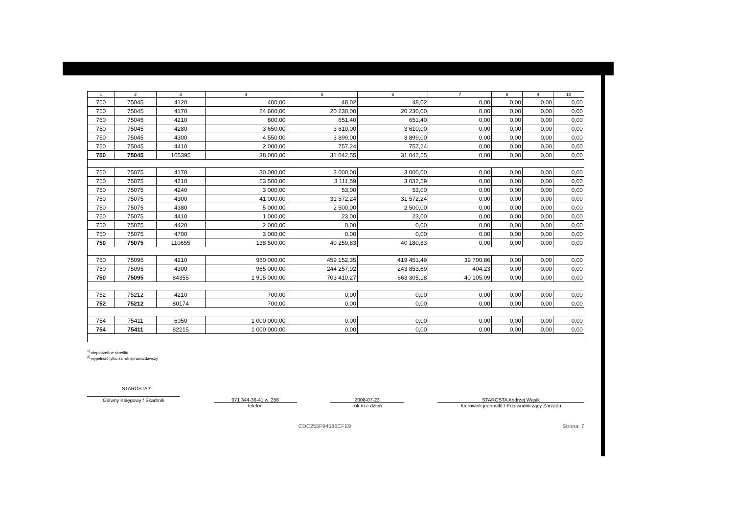| 1 | 2 | 3 | 4 | 5 | 6 | 7 | 8 | 9 | 10 |
| --- | --- | --- | --- | --- | --- | --- | --- | --- | --- |
| 750 | 75045 | 4120 | 400,00 | 48,02 | 48,02 | 0,00 | 0,00 | 0,00 | 0,00 |
| 750 | 75045 | 4170 | 24 600,00 | 20 230,00 | 20 230,00 | 0,00 | 0,00 | 0,00 | 0,00 |
| 750 | 75045 | 4210 | 800,00 | 651,40 | 651,40 | 0,00 | 0,00 | 0,00 | 0,00 |
| 750 | 75045 | 4280 | 3 650,00 | 3 610,00 | 3 610,00 | 0,00 | 0,00 | 0,00 | 0,00 |
| 750 | 75045 | 4300 | 4 550,00 | 3 899,00 | 3 899,00 | 0,00 | 0,00 | 0,00 | 0,00 |
| 750 | 75045 | 4410 | 2 000,00 | 757,24 | 757,24 | 0,00 | 0,00 | 0,00 | 0,00 |
| 750 | 75045 | 105395 | 38 000,00 | 31 042,55 | 31 042,55 | 0,00 | 0,00 | 0,00 | 0,00 |
| 750 | 75075 | 4170 | 30 000,00 | 3 000,00 | 3 000,00 | 0,00 | 0,00 | 0,00 | 0,00 |
| 750 | 75075 | 4210 | 53 500,00 | 3 111,59 | 3 032,59 | 0,00 | 0,00 | 0,00 | 0,00 |
| 750 | 75075 | 4240 | 3 000,00 | 53,00 | 53,00 | 0,00 | 0,00 | 0,00 | 0,00 |
| 750 | 75075 | 4300 | 41 000,00 | 31 572,24 | 31 572,24 | 0,00 | 0,00 | 0,00 | 0,00 |
| 750 | 75075 | 4380 | 5 000,00 | 2 500,00 | 2 500,00 | 0,00 | 0,00 | 0,00 | 0,00 |
| 750 | 75075 | 4410 | 1 000,00 | 23,00 | 23,00 | 0,00 | 0,00 | 0,00 | 0,00 |
| 750 | 75075 | 4420 | 2 000,00 | 0,00 | 0,00 | 0,00 | 0,00 | 0,00 | 0,00 |
| 750 | 75075 | 4700 | 3 000,00 | 0,00 | 0,00 | 0,00 | 0,00 | 0,00 | 0,00 |
| 750 | 75075 | 110655 | 138 500,00 | 40 259,83 | 40 180,83 | 0,00 | 0,00 | 0,00 | 0,00 |
| 750 | 75095 | 4210 | 950 000,00 | 459 152,35 | 419 451,49 | 39 700,86 | 0,00 | 0,00 | 0,00 |
| 750 | 75095 | 4300 | 965 000,00 | 244 257,92 | 243 853,69 | 404,23 | 0,00 | 0,00 | 0,00 |
| 750 | 75095 | 84355 | 1 915 000,00 | 703 410,27 | 663 305,18 | 40 105,09 | 0,00 | 0,00 | 0,00 |
| 752 | 75212 | 4210 | 700,00 | 0,00 | 0,00 | 0,00 | 0,00 | 0,00 | 0,00 |
| 752 | 75212 | 80174 | 700,00 | 0,00 | 0,00 | 0,00 | 0,00 | 0,00 | 0,00 |
| 754 | 75411 | 6050 | 1 000 000,00 | 0,00 | 0,00 | 0,00 | 0,00 | 0,00 | 0,00 |
| 754 | 75411 | 82215 | 1 000 000,00 | 0,00 | 0,00 | 0,00 | 0,00 | 0,00 | 0,00 |
<sup>1)</sup> niepotrzebne skreślić
<sup>2)</sup> wypełniać tylko za rok sprawozdawczy
STAROSTA?
Główny Księgowy / Skarbnik 071 344-36-41 w. 256
telefon
2008-07-23
rok m-c dzień
STAROSTA Andrzej Wąsik
Kierownik jednostki / Przewodniczący Zarządu
CDC255F94586CFE9 Strona: 7